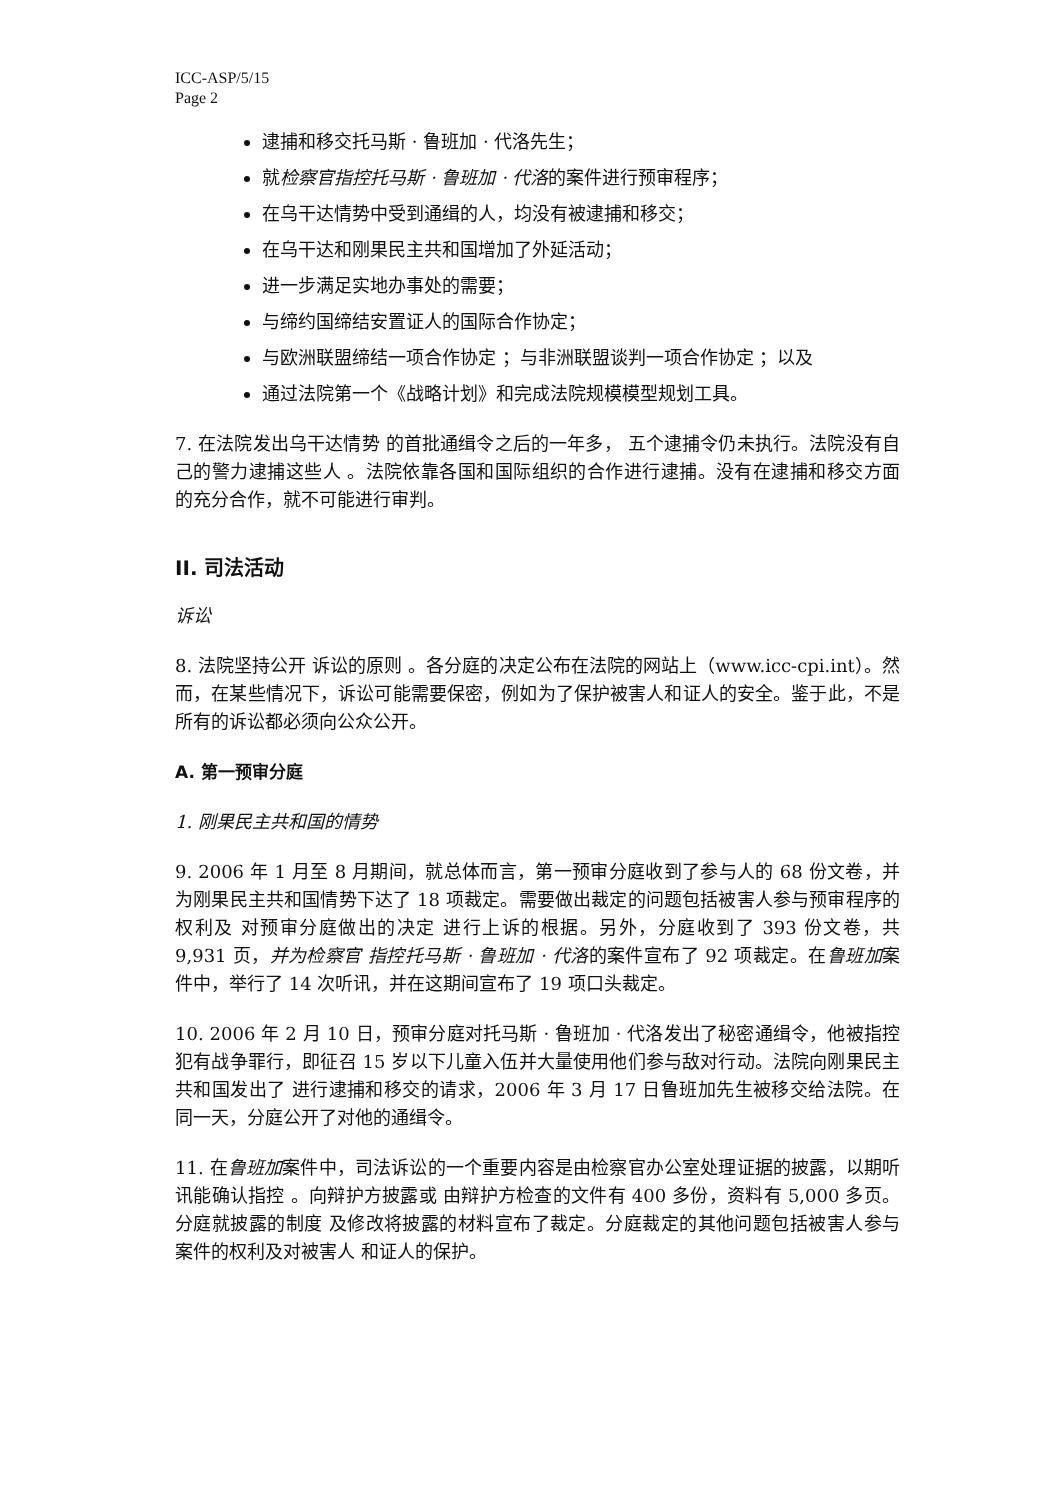ICC-ASP/5/15
Page 2
逮捕和移交托马斯 · 鲁班加 · 代洛先生；
就检察官指控托马斯 · 鲁班加 · 代洛的案件进行预审程序；
在乌干达情势中受到通缉的人，均没有被逮捕和移交；
在乌干达和刚果民主共和国增加了外延活动；
进一步满足实地办事处的需要；
与缔约国缔结安置证人的国际合作协定；
与欧洲联盟缔结一项合作协定 ；与非洲联盟谈判一项合作协定 ；以及
通过法院第一个《战略计划》和完成法院规模模型规划工具。
7. 在法院发出乌干达情势 的首批通缉令之后的一年多， 五个逮捕令仍未执行。法院没有自己的警力逮捕这些人 。法院依靠各国和国际组织的合作进行逮捕。没有在逮捕和移交方面的充分合作，就不可能进行审判。
II. 司法活动
诉讼
8. 法院坚持公开 诉讼的原则 。各分庭的决定公布在法院的网站上（www.icc-cpi.int）。然而，在某些情况下，诉讼可能需要保密，例如为了保护被害人和证人的安全。鉴于此，不是所有的诉讼都必须向公众公开。
A. 第一预审分庭
1. 刚果民主共和国的情势
9. 2006 年 1 月至 8 月期间，就总体而言，第一预审分庭收到了参与人的 68 份文卷，并为刚果民主共和国情势下达了 18 项裁定。需要做出裁定的问题包括被害人参与预审程序的权利及 对预审分庭做出的决定 进行上诉的根据。另外，分庭收到了 393 份文卷，共 9,931 页，并为检察官 指控托马斯 · 鲁班加 · 代洛的案件宣布了 92 项裁定。在鲁班加案件中，举行了 14 次听讯，并在这期间宣布了 19 项口头裁定。
10. 2006 年 2 月 10 日，预审分庭对托马斯 · 鲁班加 · 代洛发出了秘密通缉令，他被指控犯有战争罪行，即征召 15 岁以下儿童入伍并大量使用他们参与敌对行动。法院向刚果民主共和国发出了 进行逮捕和移交的请求，2006 年 3 月 17 日鲁班加先生被移交给法院。在同一天，分庭公开了对他的通缉令。
11. 在鲁班加案件中，司法诉讼的一个重要内容是由检察官办公室处理证据的披露，以期听讯能确认指控 。向辩护方披露或 由辩护方检查的文件有 400 多份，资料有 5,000 多页。分庭就披露的制度 及修改将披露的材料宣布了裁定。分庭裁定的其他问题包括被害人参与案件的权利及对被害人 和证人的保护。